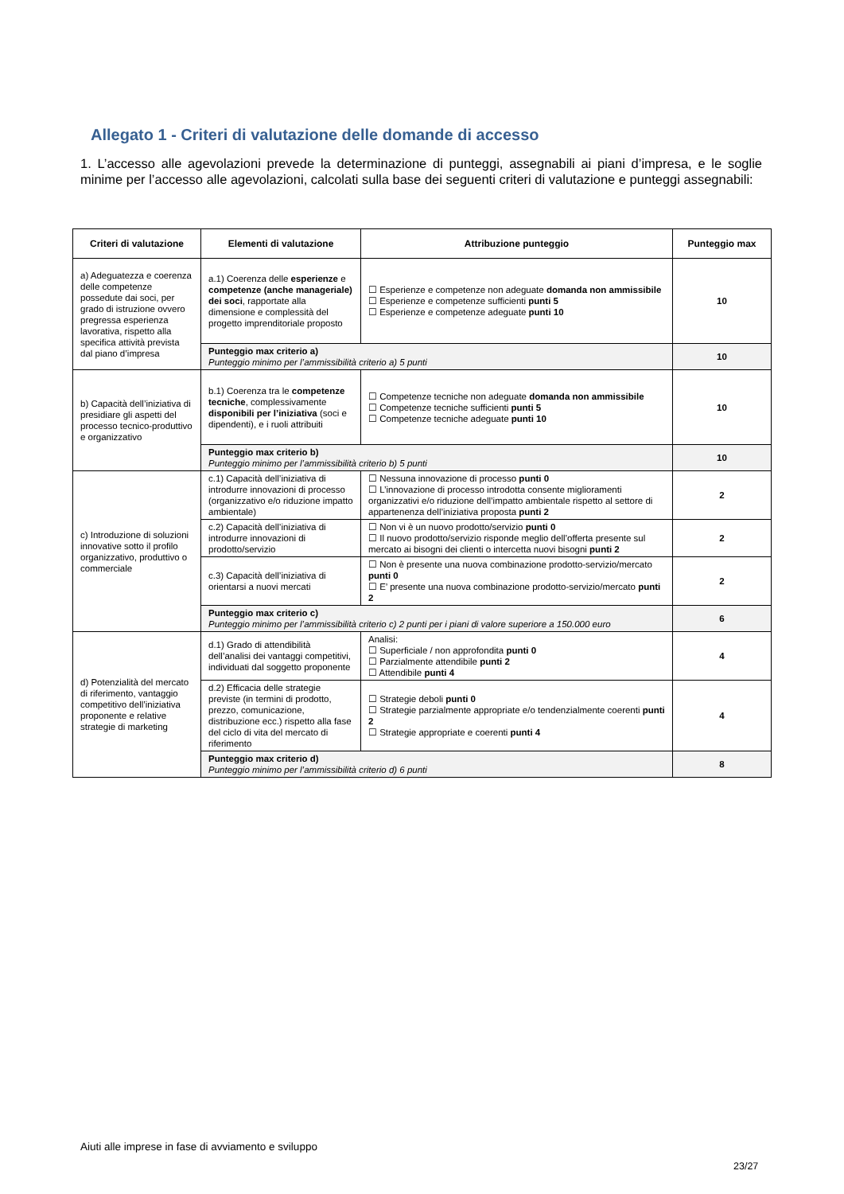Allegato 1 - Criteri di valutazione delle domande di accesso
1. L’accesso alle agevolazioni prevede la determinazione di punteggi, assegnabili ai piani d’impresa, e le soglie minime per l’accesso alle agevolazioni, calcolati sulla base dei seguenti criteri di valutazione e punteggi assegnabili:
| Criteri di valutazione | Elementi di valutazione | Attribuzione punteggio | Punteggio max |
| --- | --- | --- | --- |
| a) Adeguatezza e coerenza delle competenze possedute dai soci, per grado di istruzione ovvero pregressa esperienza lavorativa, rispetto alla specifica attività prevista dal piano d’impresa | a.1) Coerenza delle esperienze e competenze (anche manageriale) dei soci , rapportate alla dimensione e complessità del progetto imprenditoriale proposto | ☐ Esperienze e competenze non adeguate domanda non ammissibile ☐ Esperienze e competenze sufficienti punti 5 ☐ Esperienze e competenze adeguate punti 10 | 10 |
| | Punteggio max criterio a) Punteggio minimo per l’ammissibilità criterio a) 5 punti | | 10 |
| b) Capacità dell’iniziativa di presidiare gli aspetti del processo tecnico-produttivo e organizzativo | b.1) Coerenza tra le competenze tecniche , complessivamente disponibili per l’iniziativa (soci e dipendenti), e i ruoli attribuiti | ☐ Competenze tecniche non adeguate domanda non ammissibile ☐ Competenze tecniche sufficienti punti 5 ☐ Competenze tecniche adeguate punti 10 | 10 |
| | Punteggio max criterio b) Punteggio minimo per l’ammissibilità criterio b) 5 punti | | 10 |
| c) Introduzione di soluzioni innovative sotto il profilo organizzativo, produttivo o commerciale | c.1) Capacità dell’iniziativa di introdurre innovazioni di processo (organizzativo e/o riduzione impatto ambientale) | ☐ Nessuna innovazione di processo punti 0 ☐ L’innovazione di processo introdotta consente miglioramenti organizzativi e/o riduzione dell’impatto ambientale rispetto al settore di appartenenza dell’iniziativa proposta punti 2 | 2 |
| | c.2) Capacità dell’iniziativa di introdurre innovazioni di prodotto/servizio | ☐ Non vi è un nuovo prodotto/servizio punti 0 ☐ Il nuovo prodotto/servizio risponde meglio dell’offerta presente sul mercato ai bisogni dei clienti o intercetta nuovi bisogni punti 2 | 2 |
| | c.3) Capacità dell’iniziativa di orientarsi a nuovi mercati | ☐ Non è presente una nuova combinazione prodotto-servizio/mercato punti 0 ☐ E’ presente una nuova combinazione prodotto-servizio/mercato punti 2 | 2 |
| | Punteggio max criterio c) Punteggio minimo per l’ammissibilità criterio c) 2 punti per i piani di valore superiore a 150.000 euro | | 6 |
| d) Potenzialità del mercato di riferimento, vantaggio competitivo dell’iniziativa proponente e relative strategie di marketing | d.1) Grado di attendibilità dell’analisi dei vantaggi competitivi, individuati dal soggetto proponente | Analisi: ☐ Superficiale / non approfondita punti 0 ☐ Parzialmente attendibile punti 2 ☐ Attendibile punti 4 | 4 |
| | d.2) Efficacia delle strategie previste (in termini di prodotto, prezzo, comunicazione, distribuzione ecc.) rispetto alla fase del ciclo di vita del mercato di riferimento | ☐ Strategie deboli punti 0 ☐ Strategie parzialmente appropriate e/o tendenzialmente coerenti punti 2 ☐ Strategie appropriate e coerenti punti 4 | 4 |
| | Punteggio max criterio d) Punteggio minimo per l’ammissibilità criterio d) 6 punti | | 8 |
Aiuti alle imprese in fase di avviamento e sviluppo
23/27